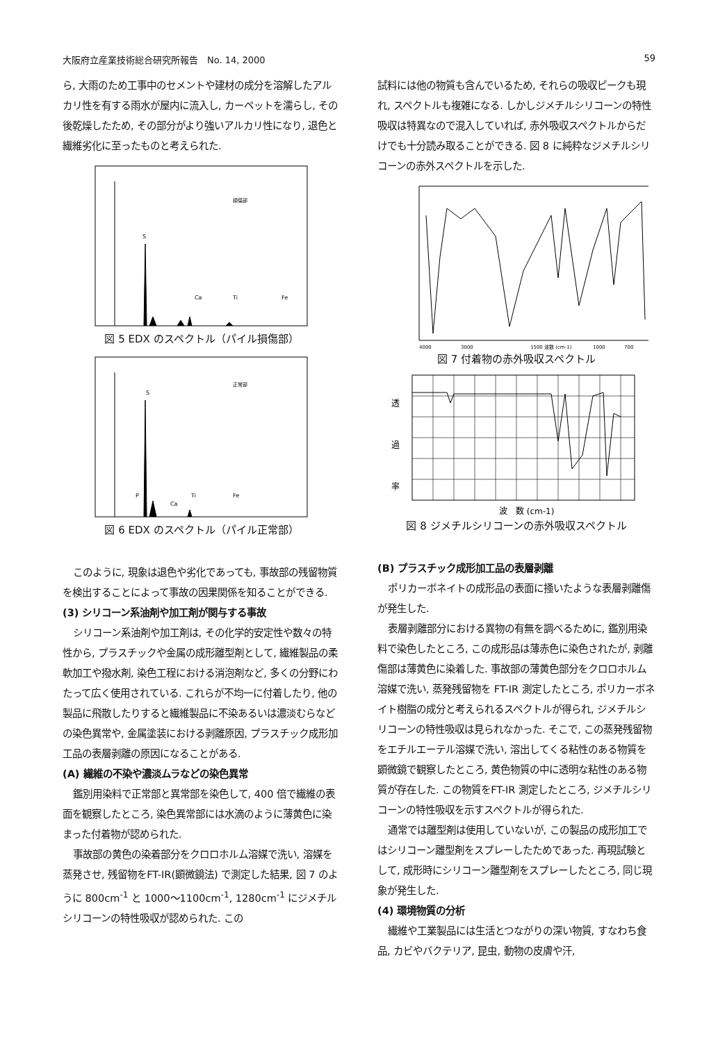大阪府立産業技術総合研究所報告　No. 14, 2000 59
ら, 大雨のため工事中のセメントや建材の成分を溶解したアルカリ性を有する雨水が屋内に流入し, カーペットを濡らし, その後乾燥したため, その部分がより強いアルカリ性になり, 退色と繊維劣化に至ったものと考えられた.
S
Ca
Ti
Fe
損傷部
図 5 EDX のスペクトル（パイル損傷部）
S
P
Ca
Ti
Fe
正常部
図 6 EDX のスペクトル（パイル正常部）
このように, 現象は退色や劣化であっても, 事故部の残留物質を検出することによって事故の因果関係を知ることができる.
(3) シリコーン系油剤や加工剤が関与する事故
シリコーン系油剤や加工剤は, その化学的安定性や数々の特性から, プラスチックや金属の成形離型剤として, 繊維製品の柔軟加工や撥水剤, 染色工程における消泡剤など, 多くの分野にわたって広く使用されている. これらが不均一に付着したり, 他の製品に飛散したりすると繊維製品に不染あるいは濃淡むらなどの染色異常や, 金属塗装における剥離原因, プラスチック成形加工品の表層剥離の原因になることがある.
(A) 繊維の不染や濃淡ムラなどの染色異常
鑑別用染料で正常部と異常部を染色して, 400 倍で繊維の表面を観察したところ, 染色異常部には水滴のように薄黄色に染まった付着物が認められた.
事故部の黄色の染着部分をクロロホルム溶媒で洗い, 溶媒を蒸発させ, 残留物をFT-IR(顕微鏡法) で測定した結果, 図 7 のように 800cm<sup>-1</sup> と 1000～1100cm<sup>-1</sup>, 1280cm<sup>-1</sup> にジメチルシリコーンの特性吸収が認められた. この
試料には他の物質も含んでいるため, それらの吸収ピークも現れ, スペクトルも複雑になる. しかしジメチルシリコーンの特性吸収は特異なので混入していれば, 赤外吸収スペクトルからだけでも十分読み取ることができる. 図 8 に純粋なジメチルシリコーンの赤外スペクトルを示した.
4000
3000
1500 波数 (cm-1)
1000
700
図 7 付着物の赤外吸収スペクトル
透
過
率
波　数 (cm-1)
図 8 ジメチルシリコーンの赤外吸収スペクトル
(B) プラスチック成形加工品の表層剥離
ポリカーボネイトの成形品の表面に掻いたような表層剥離傷が発生した.
表層剥離部分における異物の有無を調べるために, 鑑別用染料で染色したところ, この成形品は薄赤色に染色されたが, 剥離傷部は薄黄色に染着した. 事故部の薄黄色部分をクロロホルム溶媒で洗い, 蒸発残留物を FT-IR 測定したところ, ポリカーボネイト樹脂の成分と考えられるスペクトルが得られ, ジメチルシリコーンの特性吸収は見られなかった. そこで, この蒸発残留物をエチルエーテル溶媒で洗い, 溶出してくる粘性のある物質を顕微鏡で観察したところ, 黄色物質の中に透明な粘性のある物質が存在した. この物質をFT-IR 測定したところ, ジメチルシリコーンの特性吸収を示すスペクトルが得られた.
通常では離型剤は使用していないが, この製品の成形加工ではシリコーン離型剤をスプレーしたためであった. 再現試験として, 成形時にシリコーン離型剤をスプレーしたところ, 同じ現象が発生した.
(4) 環境物質の分析
繊維や工業製品には生活とつながりの深い物質, すなわち食品, カビやバクテリア, 昆虫, 動物の皮膚や汗,